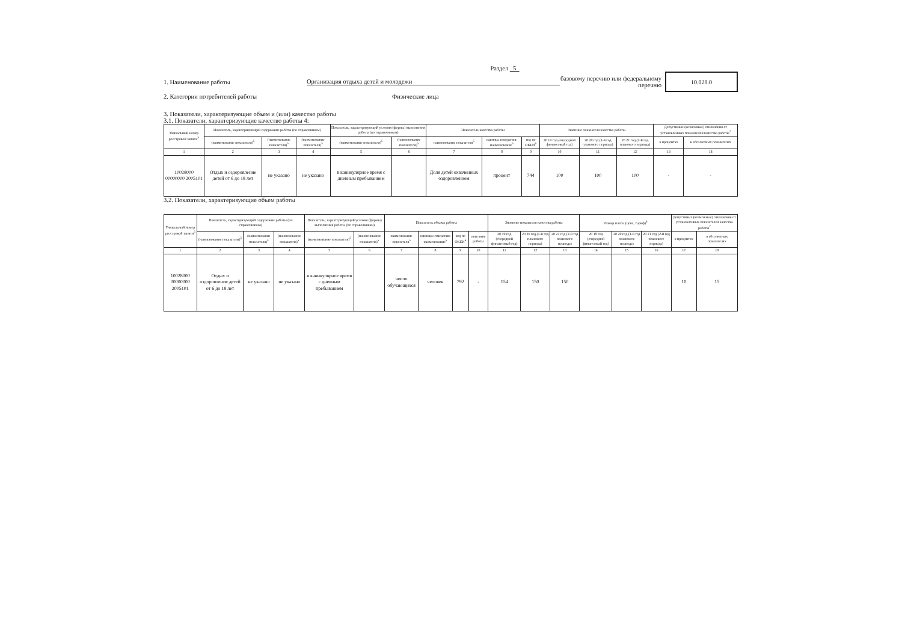Раздел 5
1. Наименование работы Организация отдыха детей и молодежи
базовому перечню или федеральному перечню
10.028.0
2. Категории потребителей работы Физические лица
3. Показатели, характеризующие объем и (или) качество работы
3.1. Показатели, характеризующие качество работы 4:
| Уникальный номер реестровой записи<sup>5</sup> | Показатель, характеризующий содержание работы (по справочникам) | | | Показатель, характеризующий условия (формы) выполнения работы (по справочникам) | | Показатель качества работы | | | Значение показателя качества работы | | | Допустимые (возможные) отклонения от установленных показателей качества работы<sup>7</sup> | |
| --- | --- | --- | --- | --- | --- | --- | --- | --- | --- | --- | --- | --- | --- |
| | (наименование показателя)<sup>5</sup> | (наименование показателя)<sup>5</sup> | (наименование показателя)<sup>5</sup> | (наименование показателя)<sup>5</sup> | (наименование показателя)<sup>5</sup> | наименование показателя<sup>5</sup> | единица измерения: наименование<sup>5</sup> | код по ОКЕИ<sup>6</sup> | 20 19 год (очередной финансовый год) | 20 20 год (1-й год планового периода) | 20 21 год (2-й год планового периода) | в процентах | в абсолютных показателях |
| 1 | 2 | 3 | 4 | 5 | 6 | 7 | 8 | 9 | 10 | 11 | 12 | 13 | 14 |
| 10028000 00000000 2005101 | Отдых и оздоровление детей от 6 до 18 лет | не указано | не указано | в каникулярное время с дневным пребыванием | | Доля детей охваченных оздоровлением | процент | 744 | 100 | 100 | 100 | - | - |
3.2. Показатели, характеризующие объем работы
| Уникальный номер реестровой записи<sup>5</sup> | Показатель, характеризующий содержание работы (по справочникам) | | | Показатель, характеризующий условия (формы) выполнения работы (по справочникам) | | Показатель объема работы | | | | Значение показателя качества работы | | | Размер платы (цена, тариф)<sup>8</sup> | | | Допустимые (возможные) отклонения от установленных показателей качества работы<sup>7</sup> | |
| --- | --- | --- | --- | --- | --- | --- | --- | --- | --- | --- | --- | --- | --- | --- | --- | --- | --- |
| | (наименование показателя)<sup>5</sup> | (наименование показателя)<sup>5</sup> | (наименование показателя)<sup>5</sup> | (наименование показателя)<sup>5</sup> | (наименование показателя)<sup>5</sup> | наименование показателя<sup>5</sup> | единица измерения: наименование<sup>5</sup> | код по ОКЕИ<sup>6</sup> | описание работы | 20 19 год (очередной финансовый год) | 20 20 год (1-й год планового периода) | 20 21 год (2-й год планового периода) | 20 19 год (очередной финансовый год) | 20 20 год (1-й год планового периода) | 20 21 год (2-й год планового периода) | в процентах | в абсолютных показателях |
| 1 | 2 | 3 | 4 | 5 | 6 | 7 | 8 | 9 | 10 | 11 | 12 | 13 | 14 | 15 | 16 | 17 | 18 |
| 10028000 00000000 2005101 | Отдых и оздоровление детей от 6 до 18 лет | не указано | не указано | в каникулярное время с дневным пребыванием | | число обучающихся | человек | 792 | - | 154 | 150 | 150 | | | | 10 | 15 |